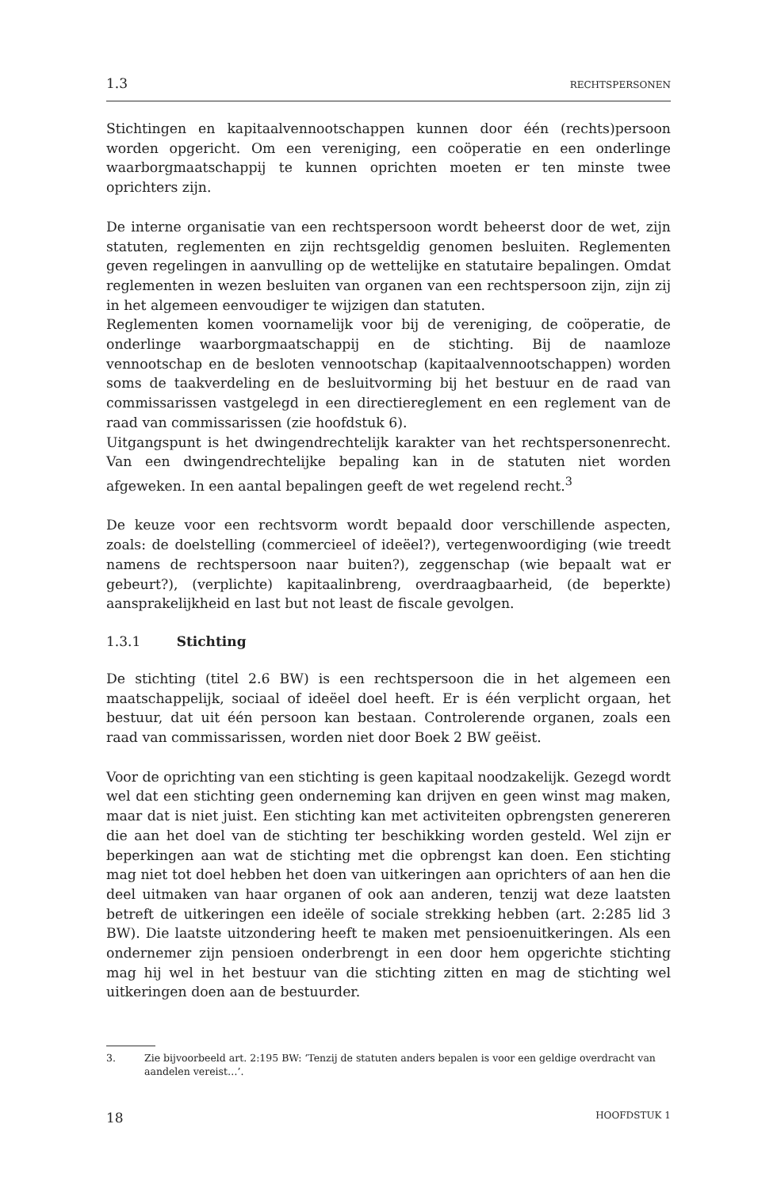1.3 RECHTSPERSONEN
Stichtingen en kapitaalvennootschappen kunnen door één (rechts)persoon worden opgericht. Om een vereniging, een coöperatie en een onderlinge waarborgmaatschappij te kunnen oprichten moeten er ten minste twee oprichters zijn.
De interne organisatie van een rechtspersoon wordt beheerst door de wet, zijn statuten, reglementen en zijn rechtsgeldig genomen besluiten. Reglementen geven regelingen in aanvulling op de wettelijke en statutaire bepalingen. Omdat reglementen in wezen besluiten van organen van een rechtspersoon zijn, zijn zij in het algemeen eenvoudiger te wijzigen dan statuten.
Reglementen komen voornamelijk voor bij de vereniging, de coöperatie, de onderlinge waarborgmaatschappij en de stichting. Bij de naamloze vennootschap en de besloten vennootschap (kapitaalvennootschappen) worden soms de taakverdeling en de besluitvorming bij het bestuur en de raad van commissarissen vastgelegd in een directiereglement en een reglement van de raad van commissarissen (zie hoofdstuk 6).
Uitgangspunt is het dwingendrechtelijk karakter van het rechtspersonenrecht. Van een dwingendrechtelijke bepaling kan in de statuten niet worden afgeweken. In een aantal bepalingen geeft de wet regelend recht.<sup>3</sup>
De keuze voor een rechtsvorm wordt bepaald door verschillende aspecten, zoals: de doelstelling (commercieel of ideëel?), vertegenwoordiging (wie treedt namens de rechtspersoon naar buiten?), zeggenschap (wie bepaalt wat er gebeurt?), (verplichte) kapitaalinbreng, overdraagbaarheid, (de beperkte) aansprakelijkheid en last but not least de fiscale gevolgen.
1.3.1 Stichting
De stichting (titel 2.6 BW) is een rechtspersoon die in het algemeen een maatschappelijk, sociaal of ideëel doel heeft. Er is één verplicht orgaan, het bestuur, dat uit één persoon kan bestaan. Controlerende organen, zoals een raad van commissarissen, worden niet door Boek 2 BW geëist.
Voor de oprichting van een stichting is geen kapitaal noodzakelijk. Gezegd wordt wel dat een stichting geen onderneming kan drijven en geen winst mag maken, maar dat is niet juist. Een stichting kan met activiteiten opbrengsten genereren die aan het doel van de stichting ter beschikking worden gesteld. Wel zijn er beperkingen aan wat de stichting met die opbrengst kan doen. Een stichting mag niet tot doel hebben het doen van uitkeringen aan oprichters of aan hen die deel uitmaken van haar organen of ook aan anderen, tenzij wat deze laatsten betreft de uitkeringen een ideële of sociale strekking hebben (art. 2:285 lid 3 BW). Die laatste uitzondering heeft te maken met pensioenuitkeringen. Als een ondernemer zijn pensioen onderbrengt in een door hem opgerichte stichting mag hij wel in het bestuur van die stichting zitten en mag de stichting wel uitkeringen doen aan de bestuurder.
3. Zie bijvoorbeeld art. 2:195 BW: ‘Tenzij de statuten anders bepalen is voor een geldige overdracht van aandelen vereist…’.
18 HOOFDSTUK 1